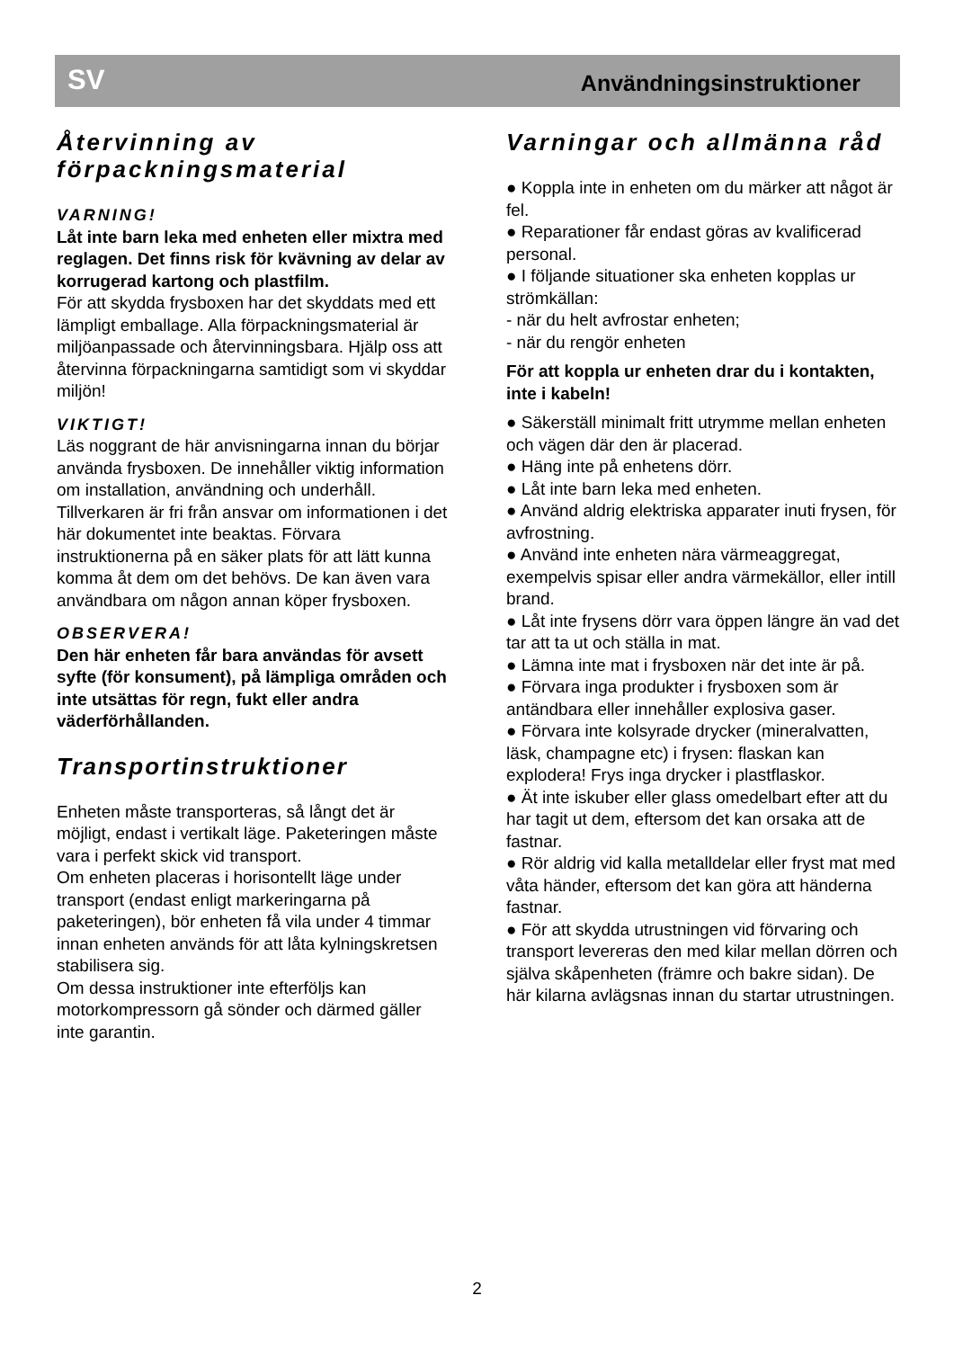SV Användningsinstruktioner
Återvinning av förpackningsmaterial
VARNING!
Låt inte barn leka med enheten eller mixtra med reglagen. Det finns risk för kvävning av delar av korrugerad kartong och plastfilm.
För att skydda frysboxen har det skyddats med ett lämpligt emballage. Alla förpackningsmaterial är miljöanpassade och återvinningsbara. Hjälp oss att återvinna förpackningarna samtidigt som vi skyddar miljön!
VIKTIGT!
Läs noggrant de här anvisningarna innan du börjar använda frysboxen. De innehåller viktig information om installation, användning och underhåll.
Tillverkaren är fri från ansvar om informationen i det här dokumentet inte beaktas. Förvara instruktionerna på en säker plats för att lätt kunna komma åt dem om det behövs. De kan även vara användbara om någon annan köper frysboxen.
OBSERVERA!
Den här enheten får bara användas för avsett syfte (för konsument), på lämpliga områden och inte utsättas för regn, fukt eller andra väderförhållanden.
Transportinstruktioner
Enheten måste transporteras, så långt det är möjligt, endast i vertikalt läge. Paketeringen måste vara i perfekt skick vid transport.
Om enheten placeras i horisontellt läge under transport (endast enligt markeringarna på paketeringen), bör enheten få vila under 4 timmar innan enheten används för att låta kylningskretsen stabilisera sig.
Om dessa instruktioner inte efterföljs kan motorkompressorn gå sönder och därmed gäller inte garantin.
Varningar och allmänna råd
● Koppla inte in enheten om du märker att något är fel.
● Reparationer får endast göras av kvalificerad personal.
● I följande situationer ska enheten kopplas ur strömkällan:
- när du helt avfrostar enheten;
- när du rengör enheten
För att koppla ur enheten drar du i kontakten, inte i kabeln!
● Säkerställ minimalt fritt utrymme mellan enheten och vägen där den är placerad.
● Häng inte på enhetens dörr.
● Låt inte barn leka med enheten.
● Använd aldrig elektriska apparater inuti frysen, för avfrostning.
● Använd inte enheten nära värmeaggregat, exempelvis spisar eller andra värmekällor, eller intill brand.
● Låt inte frysens dörr vara öppen längre än vad det tar att ta ut och ställa in mat.
● Lämna inte mat i frysboxen när det inte är på.
● Förvara inga produkter i frysboxen som är antändbara eller innehåller explosiva gaser.
● Förvara inte kolsyrade drycker (mineralvatten, läsk, champagne etc) i frysen: flaskan kan explodera! Frys inga drycker i plastflaskor.
● Ät inte iskuber eller glass omedelbart efter att du har tagit ut dem, eftersom det kan orsaka att de fastnar.
● Rör aldrig vid kalla metalldelar eller fryst mat med våta händer, eftersom det kan göra att händerna fastnar.
● För att skydda utrustningen vid förvaring och transport levereras den med kilar mellan dörren och själva skåpenheten (främre och bakre sidan). De här kilarna avlägsnas innan du startar utrustningen.
2